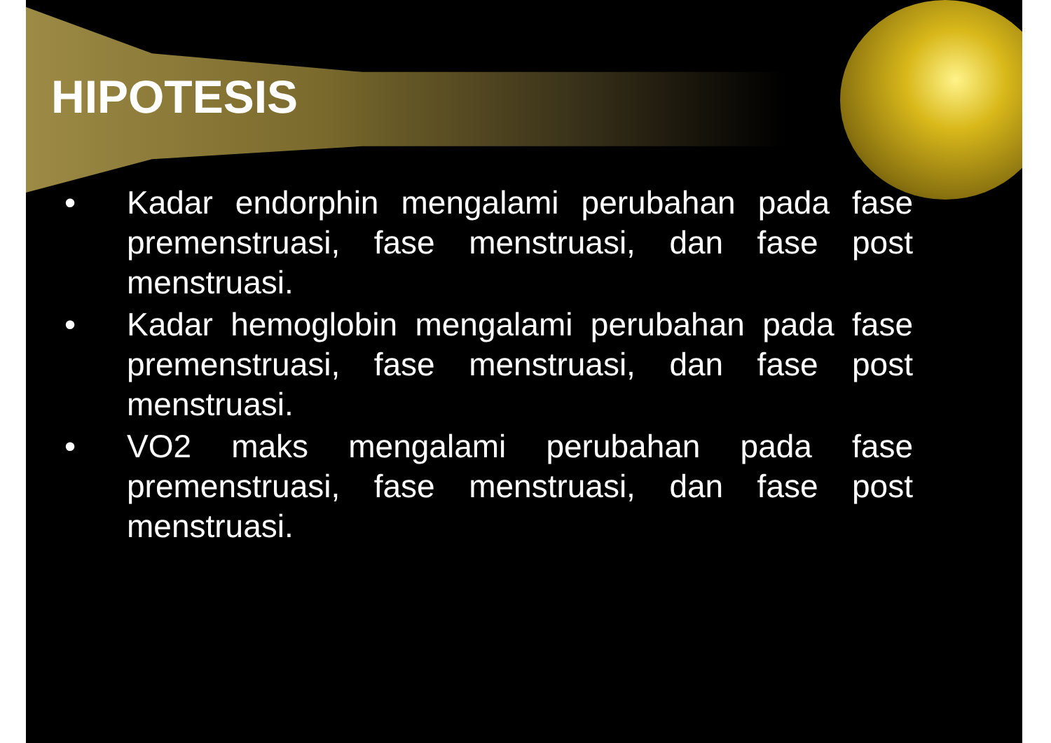HIPOTESIS
• Kadar endorphin mengalami perubahan pada fase premenstruasi, fase menstruasi, dan fase post menstruasi.
• Kadar hemoglobin mengalami perubahan pada fase premenstruasi, fase menstruasi, dan fase post menstruasi.
• VO2 maks mengalami perubahan pada fase premenstruasi, fase menstruasi, dan fase post menstruasi.